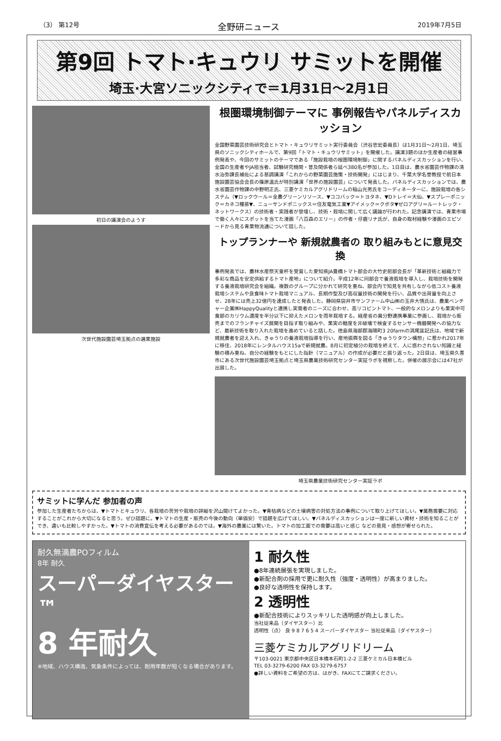（3） 第12号 全野研ニュース 2019年7月5日
第9回 トマト·キュウリ サミットを開催
埼玉·大宮ソニックシティで＝1月31日～2月1日
初日の講演会のようす
次世代施設園芸埼玉拠点の選果施設
根圏環境制御テーマに 事例報告やパネルディスカッション
全国野菜園芸技術研究会とトマト・キュウリサミット実行委員会（渋谷忠宏委員長）は1月31日～2月1日、埼玉県のソニックシティホールで、第9回「トマト・キュウリサミット」を開催した。講演3題のほか生産者の経営事例発表や、今回のサミットのテーマである「施設栽培の根圏環境制御」に関するパネルディスカッションを行い、全国の生産者やJA担当者、試験研究機関・普及関係者ら延べ380名が参加した。1日目は、農水省園芸作物課の清水治弥課長補佐による基調講演「これからの野菜園芸施策・技術開発」にはじまり、千葉大学名誉教授で前日本施設園芸協会会長の篠原温氏が特別講演「世界の施設園芸」について発表した。パネルディスカッションでは、農水省園芸作物課の中野明正氏、三菱ケミカルアグリドリームの稲山光男氏をコーディネーターに、施設栽培の各システム（▼ロックウール＝全農グリーンリソース、▼ココバック＝トヨタネ、▼Dトレイ＝大仙、▼スプレーポニック＝カネコ種苗▼、ニューサンドポニックス＝住友電気工業▼アイメック＝クボタ▼ゼロアグリ＝ルートレック・ネットワークス）の技術者・実践者が登壇し、技術・栽培に関して広く議論が行われた。記念講演では、青果市場で働く人々にスポットを当てた漫画「八百森のエリー」の作者・仔鹿リナ氏が、自身の取材経験や漫画のエピソードから見る青果物流通について話した。
トップランナーや 新規就農者の 取り組みもとに意見交換
事例発表では、農林水産祭天皇杯を受賞した愛知県JA豊橋トマト部会の大竹史前部会長が「革新技術と組織力で多彩な商品を安定供給するトマト産地」について紹介。平成12年に同部会で養液栽培を導入し、栽培技術を開発する養液栽培研究会を組織。複数のグループに分かれて研究を重ね、部会内で知見を共有しながら低コスト養液栽培システムや良食味トマト栽培マニュアル、長期作型及び高収量技術の開発を行い、品質や出荷量を向上させ、28年には売上32億円を達成したと発表した。静岡県袋井市サンファーム中山㈱の玉井大悟氏は、農業ベンチャー企業㈱HappyQualityと連携し実需者のニーズに合わせ、高リコピントマト、一般的なメロンよりも果実中可食部のカリウム濃度を半分以下に抑えたメロンを周年栽培する。経産省の異分野連携事業に参画し、栽培から販売までのフランチャイズ展開を目指す取り組みや、果実の糖度を非破壊で検査するセンサー機器開発への協力など、最新技術を取り入れた栽培を進めていると話した。徳島県海部郡海陽町3 20farmの満尾匡記氏は、地域で新規就農者を迎え入れ、きゅうりの養液栽培指導を行い、産地振興を図る「きゅうりタウン構想」に惹かれ2017年に移住、2018年にレンタルハウス15aで新規就農。8月に初定植分の栽培を終えて、人に惑わされない知識と経験の積み重ね、自分の経験をもとにした指針（マニュアル）の作成が必要だと振り返った。2日目は、埼玉県久喜市にある次世代施設園芸埼玉拠点と埼玉県農業技術研究センター実証ラボを視察した。併催の展示会には47社が出展した。
埼玉県農業技術研究センター実証ラボ
サミットに学んだ 参加者の声
参加した生産者たちからは、▼トマトとキュウリ、各栽培の苦労や栽培の詳細を沢山聞けてよかった。▼青枯病などの土壌病害の対処方法の事例について取り上げてほしい。▼業務需要に対応することがこれから大切になると思う。ぜひ話題に。▼トマトの生産・販売の今後の動向（単価安）で話題を広げてほしい。▼パネルディスカッションは一度に新しい資材・技術を知ることができ、違いも比較しやすかった。▼トマトの消費宣伝を考える必要があるのでは。▼海外の農業には驚いた。トマトの加工面での需要は高いと感じ などの意見・感想が寄せられた。
耐久無滴農POフィルム
8年 耐久
スーパーダイヤスター™
8 年耐久
※地域、ハウス構造、気象条件によっては、耐用年数が短くなる場合があります。
1 耐久性
●8年連続展張を実現しました。
●新配合剤の採用で更に耐久性（強度・透明性）が高まりました。
●良好な透明性を保持します。
2 透明性
●新配合技術によりスッキリした透明感が向上しました。
当社従来品（ダイヤスター）比
透明性（点） 良 9 8 7 6 5 4 スーパーダイヤスター 当社従来品（ダイヤスター）
三菱ケミカルアグリドリーム
〒103-0021 東京都中央区日本橋本石町1-2-2 三菱ケミカル日本橋ビル
TEL 03-3279-6200 FAX 03-3279-6757
●詳しい資料をご希望の方は、はがき、FAXにてご請求ください。